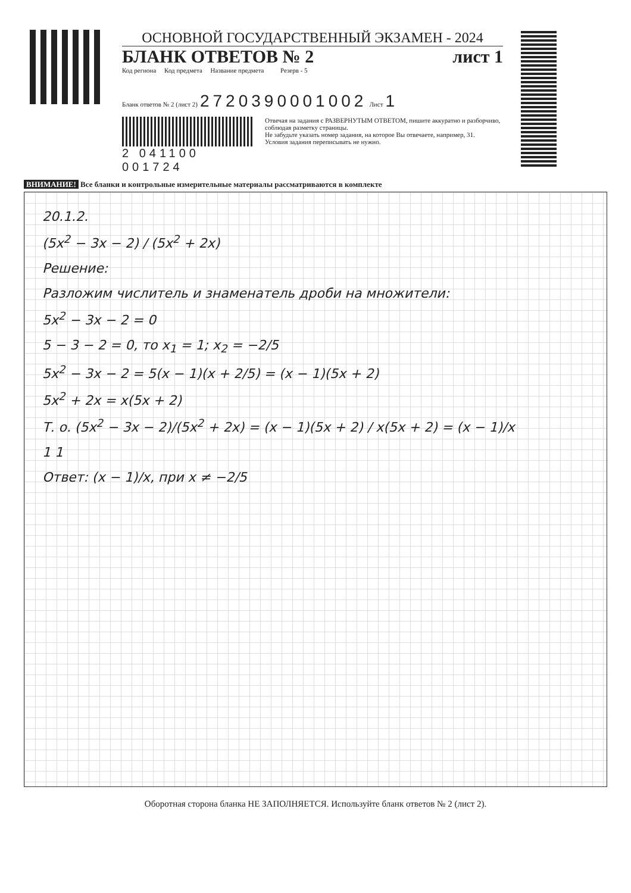ОСНОВНОЙ ГОСУДАРСТВЕННЫЙ ЭКЗАМЕН - 2024
БЛАНК ОТВЕТОВ № 2 лист 1
Код региона Код предмета Название предмета Резерв - 5
Бланк ответов № 2 (лист 2) 2720390001002 Лист 1
2 041100 001724
Отвечая на задания с РАЗВЕРНУТЫМ ОТВЕТОМ, пишите аккуратно и разборчиво, соблюдая разметку страницы.
Не забудьте указать номер задания, на которое Вы отвечаете, например, 31.
Условия задания переписывать не нужно.
ВНИМАНИЕ! Все бланки и контрольные измерительные материалы рассматриваются в комплекте
20.1.2.
(5x<sup>2</sup> − 3x − 2) / (5x<sup>2</sup> + 2x)
Решение:
Разложим числитель и знаменатель дроби на множители:
5x<sup>2</sup> − 3x − 2 = 0
5 − 3 − 2 = 0, то x<sub>1</sub> = 1; x<sub>2</sub> = −2/5
5x<sup>2</sup> − 3x − 2 = 5(x − 1)(x + 2/5) = (x − 1)(5x + 2)
5x<sup>2</sup> + 2x = x(5x + 2)
Т. о. (5x<sup>2</sup> − 3x − 2)/(5x<sup>2</sup> + 2x) = (x − 1)(5x + 2) / x(5x + 2) = (x − 1)/x
1 1
Ответ: (x − 1)/x, при x ≠ −2/5
Оборотная сторона бланка НЕ ЗАПОЛНЯЕТСЯ. Используйте бланк ответов № 2 (лист 2).